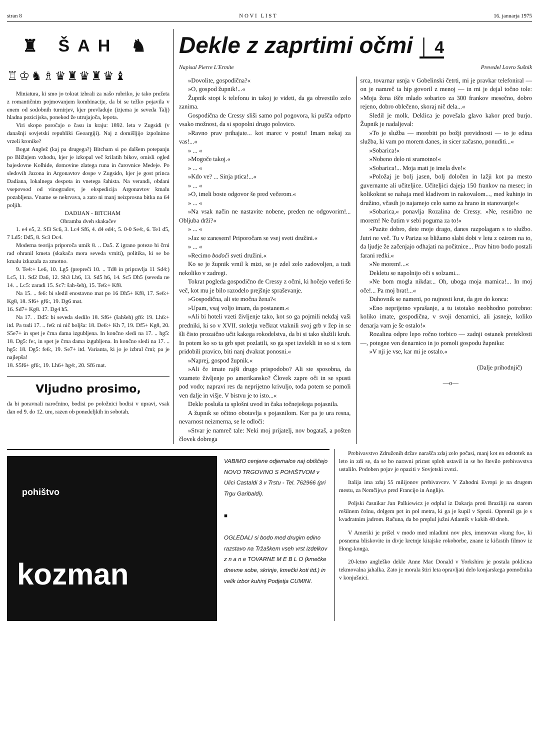stran 8 N O V I L I S T 16. januarja 1975
♜ ŠAH ♞
♖♔♞♗♛♜♛♜♛♝
Miniatura, ki smo jo tokrat izbrali za našo rubriko, je tako prežeta z romantičnim pojmovanjem kombinacije, da bi se težko pojavila v enem od sodobnih turnirjev, kjer prevladuje (izjema je seveda Talj) hladna pozicijska, ponekod že utrujajoča, lepota.
Viri skopo poročajo o času in kraju: 1892. leta v Zugsidi (v današnji sovjetski republiki Geoargiji). Naj z domišljijo izpolnimo vrzeli kronike?
Bogat Anglež (kaj pa drugega?) Bitcham si po dalšem potepanju po Bližnjem vzhodu, kjer je izkopal več krilatih bikov, omisli ogled bajeslovne Kolhide, domovine zlatega runa in čarovnice Medeje. Po sledovih Jazona in Argonavtov dospe v Zugsido, kjer je gost princa Dadiana, lokalnega despota in vnetega šahista. Na verandi, obdani vsepovsod od vinogradov, je ekspedicija Argonavtov kmalu pozabljena. Vname se nekrvava, a zato ni manj neizprosna bitka na 64 poljih.
DADIJAN - BITCHAM
Obramba dveh skakačev
1. e4 e5, 2. Sf3 Sc6, 3. Lc4 Sf6, 4. d4 ed4:, 5. 0-0 Se4:, 6. Te1 d5, 7 Ld5: Dd5, 8. Sc3 Dc4.
Moderna teorija priporoča umik 8. .. Da5. Z igrano potezo bi črni rad ohranil kmeta (skakača mora seveda vrniti), politika, ki se bo kmalu izkazala za zmotno.
9. Te4:+ Le6, 10. Lg5 (prepreči 10. .. Td8 in pripravlja 11 Sd4:) Lc5, 11. Sd2 Da6, 12. Sb3 Lb6, 13. Sd5 h6, 14. Sc5 Db5 (seveda ne 14. .. Lc5: zaradi 15. Sc7: šah-šeh), 15. Te6:+ Kf8.
Na 15. .. fe6: bi sledil enostavno mat po 16 Dh5+ Kf8, 17. Se6:+ Kg8, 18. Sf6+ gf6:, 19. Dg6 mat.
16. Sd7+ Kg8. 17. Dg4 h5.
Na 17. . Dd5: bi seveda sledilo 18. Sf6+ (šahšeh) gf6: 19. Lh6:+ itd. Pa tudi 17. .. fe6: ni nič boljša: 18. De6:+ Kh 7, 19. Df5+ Kg8, 20. S5e7+ in spet je črna dama izgubljena. In končno sledi na 17. .. hg5: 18. Dg5: fe:, in spet je črna dama izgubljena. In končno sledi na 17. .. hg5: 18. Dg5: fe6:, 19. Se7+ itd. Varianta, ki jo je izbral črni; pa je najlepša!
18. S5f6+ gf6:, 19. Lh6+ hg4:, 20. Sf6 mat.
Vljudno prosimo,
da bi poravnali naročnino, bodisi po položnici bodisi v upravi, vsak dan od 9. do 12. ure, razen ob ponedeljkih in sobotah.
Dekle z zaprtimi očmi │ 4
Napisal Pierre L'Ermite Prevedel Lovro Sušnik
»Dovolite, gospodična?«
»O, gospod župnik!...«
Župnik stopi k telefonu in takoj je videti, da ga obvestilo zelo zanima.
Gospodična de Cressy sliši samo pol pogovora, ki pušča odprto vsako možnost, da si spopolni drugo polovico.
»Ravno prav prihajate... kot marec v postu! Imam nekaj za vas!...«
» ... «
»Mogoče takoj.«
» ... «
»Kdo ve? ... Sinja ptica!...«
» ... «
»O, imeli boste odgovor še pred večerom.«
» ... «
»Na vsak način ne nastavite nobene, preden ne odgovorim!... Obljuba drži?«
» ... «
»Jaz se zanesem! Priporočam se vsej sveti družini.«
» ... «
»Recimo bodoči sveti družini.«
Ko se je župnik vrnil k mizi, se je zdel zelo zadovoljen, a tudi nekoliko v zadregi.
Tokrat pogleda gospodično de Cressy z očmi, ki hočejo vedeti še več, kot mu je bilo razodelo prejšnje spraševanje.
»Gospodična, ali ste močna žena?«
»Upam, vsaj voljo imam, da postanem.«
»Ali bi hoteli vzeti življenje tako, kot so ga pojmili nekdaj vaši predniki, ki so v XVII. stoletju večkrat vtaknili svoj grb v žep in se šli čisto prozaično učit kakega rokodelstva, da bi si tako služili kruh. In potem ko so ta grb spet pozlatili, so ga spet izvlekli in so si s tem pridobili pravico, biti nanj dvakrat ponosni.«
»Naprej, gospod župnik.«
»Ali če imate rajši drugo prispodobo? Ali ste sposobna, da vzamete življenje po amerikansko? Človek zapre oči in se spusti pod vodo; napravi res da neprijetno krivuljo, toda potem se pomoli ven dalje in višje. V bistvu je to isto...«
Dekle posluša ta splošni uvod in čaka točneješega pojasnila.
A župnik se očitno obotavlja s pojasnilom. Ker pa je ura resna, nevarnost neizmerna, se le odloči:
»Stvar je namreč tale: Neki moj prijatelj, nov bogataš, a pošten človek dobrega
srca, tovarnar usnja v Gobelinski četrti, mi je pravkar telefoniral — on je namreč ta hip govoril z menoj — in mi je dejal točno tole: »Moja žena išče mlado sobarico za 300 frankov mesečno, dobro rejeno, dobro oblečeno, skoraj nič dela...«
Sledil je molk. Deklica je povešala glavo kakor pred burjo. Župnik je nadaljeval:
»To je služba — morebiti po božji previdnosti — to je edina služba, ki vam po morem danes, in sicer začasno, ponuditi...«
»Sobarica!«
»Nobeno delo ni sramotno!«
»Sobarica!... Moja mati je imela dve!«
»Položaj je bolj jasen, bolj določen in lažji kot pa mesto guvernante ali učiteljice. Učiteljici dajeja 150 frankov na mesec; in kolikokrat se nahaja med kladivom in nakovalom..., med kuhinjo in družino, včasih jo najamejo celo samo za hrano in stanovanje!«
»Sobarica,« ponavlja Rozalina de Cressy. »Ne, resnično ne morem! Ne čutim v sebi poguma za to!«
»Pazite dobro, dete moje drago, danes razpolagam s to službo. Jutri ne več. Tu v Parizu se bližamo slabi dobi v letu z ozirom na to, da ljudje že začenjajo odhajati na počitnice... Prav hitro bodo postali farani redki.«
»Ne morem!...«
Dekletu se napolnijo oči s solzami...
»Ne bom mogla nikdar... Oh, uboga moja mamica!... In moj oče!... Pa moj brat!...«
Duhovnik se nameni, po nujnosti krut, da gre do konca:
»Eno neprijetno vprašanje, a tu istotako neobhodno potrebno: koliko imate, gospodična, v svoji denarnici, ali jasneje, koliko denarja vam je še ostalo!«
Rozalina odpre lepo ročno torbico — zadnji ostanek preteklosti —, potegne ven denarnico in jo pomoli gospodu župniku:
»V nji je vse, kar mi je ostalo.«
(Dalje prihodnjič)
—o—
pohištvo
kozman
VABIMO cenjene odjemalce naj obiščejo NOVO TRGOVINO S POHIŠTVOM v Ulici Castaldi 3 v Trstu - Tel. 762966 (pri Trgu Garibaldi).
■
OGLEDALI si bodo med drugim edino razstavo na Tržaškem vseh vrst izdelkov z n a n e TOVARNE M E B L O (kmečke dnevne sobe, skrinje, kmečki koti itd.) in velik izbor kuhinj Podjetja CUMINI.
Prebivavstvo Združenih držav narašča zdaj zelo počasi, manj kot en odstotek na leto in zdi se, da se bo naravni prirast sploh ustavil in se bo število prebivavstva ustalilo. Podoben pojav je opaziti v Sovjetski zvezi.
Italija ima zdaj 55 milijonov prebivavcev. V Zahodni Evropi je na drugem mestu, za Nemčijo,o pred Francijo in Anglijo.
Poljski časnikar Jan Palkiewicz je odplul iz Dakarja proti Braziliji na starem rešilnem čolnu, dolgem pet in pol metra, ki ga je kupil v Spezii. Opremil ga je s kvadratnim jadrom. Računa, da bo preplul južni Atlantik v kakih 40 dneh.
V Ameriki je prišel v modo med mladimi nov ples, imenovan »kung fu«, ki posnema bliskovite in divje kretnje kitajske rokoborbe, znane iz kičastih filmov iz Hong-konga.
20-letno angleško dekle Anne Mac Donald v Yorkshiru je postala poklicna tekmovalna jahalka. Zato je morala štiri leta opravljati delo konjarskega pomočnika v konjušnici.